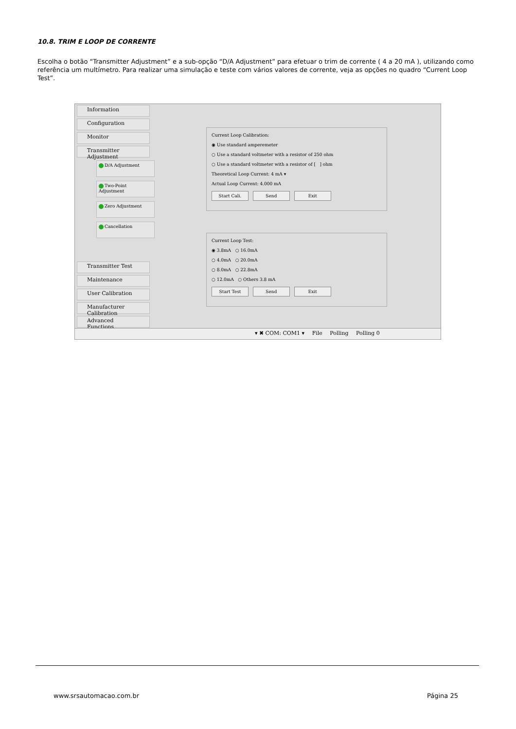10.8. TRIM E LOOP DE CORRENTE
Escolha o botão “Transmitter Adjustment” e a sub-opção “D/A Adjustment” para efetuar o trim de corrente ( 4 a 20 mA ), utilizando como referência um multímetro. Para realizar uma simulação e teste com vários valores de corrente, veja as opções no quadro “Current Loop Test”.
Information
Configuration
Monitor
Transmitter Adjustment
D/A Adjustment
Two-Point Adjustment
Zero Adjustment
Cancellation
Transmitter Test
Maintenance
User Calibration
Manufacturer Calibration
Advanced Functions
Current Loop Calibration:
◉ Use standard amperemeter
○ Use a standard voltmeter with a resistor of 250 ohm
○ Use a standard voltmeter with a resistor of [ ] ohm
Theoretical Loop Current: 4 mA ▾
Actual Loop Current: 4.000 mA
Start Cali. Send Exit
Current Loop Test:
◉ 3.8mA ○ 16.0mA
○ 4.0mA ○ 20.0mA
○ 8.0mA ○ 22.8mA
○ 12.0mA ○ Others 3.8 mA
Start Test Send Exit
▾ ✖ COM: COM1 ▾ File Polling Polling 0
www.srsautomacao.com.br Página 25